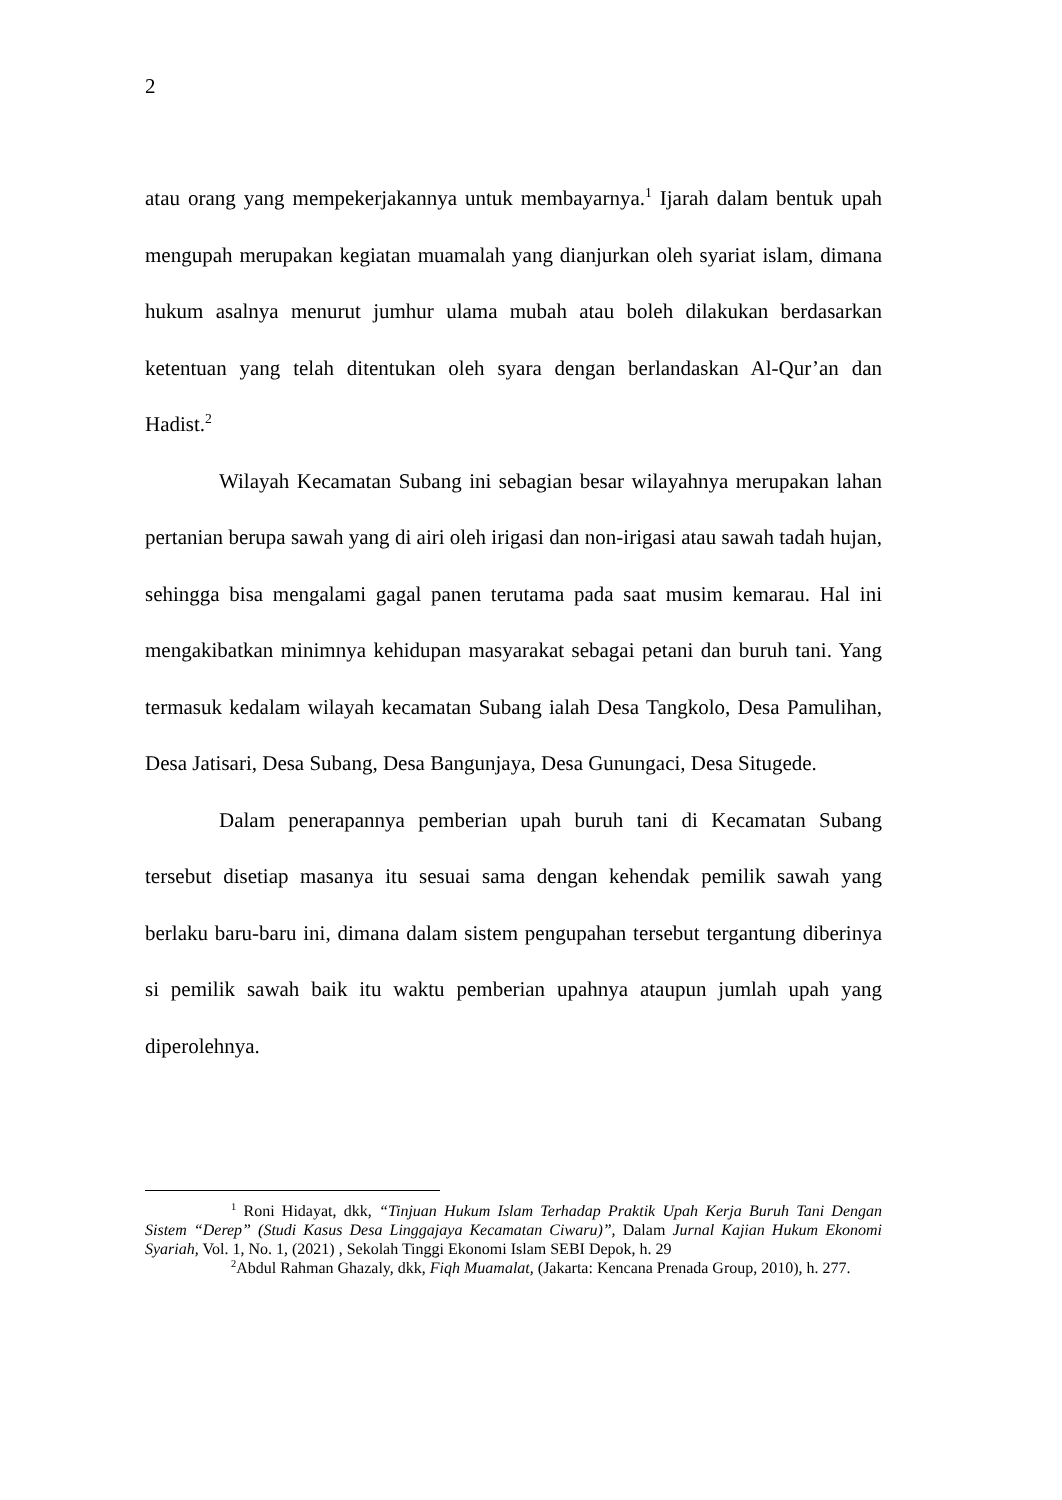2
atau orang yang mempekerjakannya untuk membayarnya.<sup>1</sup> Ijarah dalam bentuk upah mengupah merupakan kegiatan muamalah yang dianjurkan oleh syariat islam, dimana hukum asalnya menurut jumhur ulama mubah atau boleh dilakukan berdasarkan ketentuan yang telah ditentukan oleh syara dengan berlandaskan Al-Qur’an dan Hadist.<sup>2</sup>
Wilayah Kecamatan Subang ini sebagian besar wilayahnya merupakan lahan pertanian berupa sawah yang di airi oleh irigasi dan non-irigasi atau sawah tadah hujan, sehingga bisa mengalami gagal panen terutama pada saat musim kemarau. Hal ini mengakibatkan minimnya kehidupan masyarakat sebagai petani dan buruh tani. Yang termasuk kedalam wilayah kecamatan Subang ialah Desa Tangkolo, Desa Pamulihan, Desa Jatisari, Desa Subang, Desa Bangunjaya, Desa Gunungaci, Desa Situgede.
Dalam penerapannya pemberian upah buruh tani di Kecamatan Subang tersebut disetiap masanya itu sesuai sama dengan kehendak pemilik sawah yang berlaku baru-baru ini, dimana dalam sistem pengupahan tersebut tergantung diberinya si pemilik sawah baik itu waktu pemberian upahnya ataupun jumlah upah yang diperolehnya.
<sup>1</sup> Roni Hidayat, dkk, “Tinjuan Hukum Islam Terhadap Praktik Upah Kerja Buruh Tani Dengan Sistem “Derep” (Studi Kasus Desa Linggajaya Kecamatan Ciwaru)”, Dalam Jurnal Kajian Hukum Ekonomi Syariah, Vol. 1, No. 1, (2021) , Sekolah Tinggi Ekonomi Islam SEBI Depok, h. 29
<sup>2</sup> Abdul Rahman Ghazaly, dkk, Fiqh Muamalat, (Jakarta: Kencana Prenada Group, 2010), h. 277.